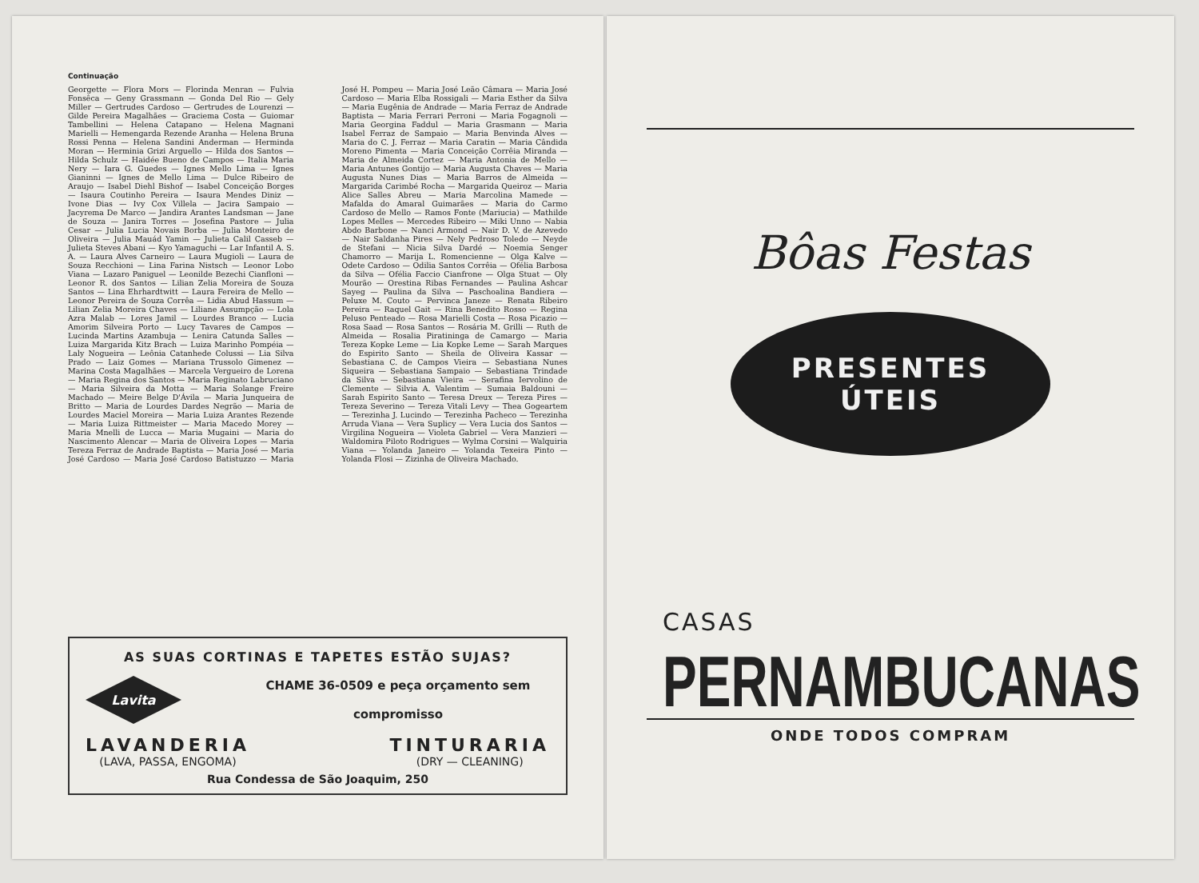Continuação
Georgette — Flora Mors — Florinda Menran — Fulvia Fonsêca — Geny Grassmann — Gonda Del Rio — Gely Miller — Gertrudes Cardoso — Gertrudes de Lourenzi — Gilde Pereira Magalhães — Graciema Costa — Guiomar Tambellini — Helena Catapano — Helena Magnani Marielli — Hemengarda Rezende Aranha — Helena Bruna Rossi Penna — Helena Sandini Anderman — Herminda Moran — Herminia Grizi Arguello — Hilda dos Santos — Hilda Schulz — Haidée Bueno de Campos — Italia Maria Nery — Iara G. Guedes — Ignes Mello Lima — Ignes Gianinni — Ignes de Mello Lima — Dulce Ribeiro de Araujo — Isabel Diehl Bishof — Isabel Conceição Borges — Isaura Coutinho Pereira — Isaura Mendes Diniz — Ivone Dias — Ivy Cox Villela — Jacira Sampaio — Jacyrema De Marco — Jandira Arantes Landsman — Jane de Souza — Janira Torres — Josefina Pastore — Julia Cesar — Julia Lucia Novais Borba — Julia Monteiro de Oliveira — Julia Mauád Yamin — Julieta Calil Casseb — Julieta Steves Abani — Kyo Yamaguchi — Lar Infantil A. S. A. — Laura Alves Carneiro — Laura Mugioli — Laura de Souza Recchioni — Lina Farina Nistsch — Leonor Lobo Viana — Lazaro Paniguel — Leonilde Bezechi Cianfloni — Leonor R. dos Santos — Lilian Zelia Moreira de Souza Santos — Lina Ehrhardtwitt — Laura Fereira de Mello — Leonor Pereira de Souza Corrêa — Lidia Abud Hassum — Lilian Zelia Moreira Chaves — Liliane Assumpção — Lola Azra Malab — Lores Jamil — Lourdes Branco — Lucia Amorim Silveira Porto — Lucy Tavares de Campos — Lucinda Martins Azambuja — Lenira Catunda Salles — Luiza Margarida Kitz Brach — Luiza Marinho Pompéia — Laly Nogueira — Leônia Catanhede Colussi — Lia Silva Prado — Laiz Gomes — Mariana Trussolo Gimenez — Marina Costa Magalhães — Marcela Vergueiro de Lorena — Maria Regina dos Santos — Maria Reginato Labruciano — Maria Silveira da Motta — Maria Solange Freire Machado — Meire Belge D'Ávila — Maria Junqueira de Britto — Maria de Lourdes Dardes Negrão — Maria de Lourdes Maciel Moreira — Maria Luiza Arantes Rezende — Maria Luiza Rittmeister — Maria Macedo Morey — Maria Mnelli de Lucca — Maria Mugaini — Maria do Nascimento Alencar — Maria de Oliveira Lopes — Maria Tereza Ferraz de Andrade Baptista — Maria José — Maria José Cardoso — Maria José Cardoso Batistuzzo — Maria José H. Pompeu — Maria José Leão Câmara — Maria José Cardoso — Maria Elba Rossigali — Maria Esther da Silva — Maria Eugênia de Andrade — Maria Ferraz de Andrade Baptista — Maria Ferrari Perroni — Maria Fogagnoli — Maria Georgina Faddul — Maria Grasmann — Maria Isabel Ferraz de Sampaio — Maria Benvinda Alves — Maria do C. J. Ferraz — Maria Caratin — Maria Cândida Moreno Pimenta — Maria Conceição Corrêia Miranda — Maria de Almeida Cortez — Maria Antonia de Mello — Maria Antunes Gontijo — Maria Augusta Chaves — Maria Augusta Nunes Dias — Maria Barros de Almeida — Margarida Carimbé Rocha — Margarida Queiroz — Maria Alice Salles Abreu — Maria Marcolina Mamede — Mafalda do Amaral Guimarães — Maria do Carmo Cardoso de Mello — Ramos Fonte (Mariucia) — Mathilde Lopes Melles — Mercedes Ribeiro — Miki Unno — Nabia Abdo Barbone — Nanci Armond — Nair D. V. de Azevedo — Nair Saldanha Pires — Nely Pedroso Toledo — Neyde de Stefani — Nicia Silva Dardé — Noemia Senger Chamorro — Marija L. Romencienne — Olga Kalve — Odete Cardoso — Odilia Santos Corrêia — Ofélia Barbosa da Silva — Ofélia Faccio Cianfrone — Olga Stuat — Oly Mourão — Orestina Ribas Fernandes — Paulina Ashcar Sayeg — Paulina da Silva — Paschoalina Bandiera — Peluxe M. Couto — Pervinca Janeze — Renata Ribeiro Pereira — Raquel Gait — Rina Benedito Rosso — Regina Peluso Penteado — Rosa Marielli Costa — Rosa Picazio — Rosa Saad — Rosa Santos — Rosária M. Grilli — Ruth de Almeida — Rosalia Piratininga de Camargo — Maria Tereza Kopke Leme — Lia Kopke Leme — Sarah Marques do Espirito Santo — Sheila de Oliveira Kassar — Sebastiana C. de Campos Vieira — Sebastiana Nunes Siqueira — Sebastiana Sampaio — Sebastiana Trindade da Silva — Sebastiana Vieira — Serafina Iervolino de Clemente — Silvia A. Valentim — Sumaia Baldouni — Sarah Espirito Santo — Teresa Dreux — Tereza Pires — Tereza Severino — Tereza Vitali Levy — Thea Gogeartem — Terezinha J. Lucindo — Terezinha Pacheco — Terezinha Arruda Viana — Vera Suplicy — Vera Lucia dos Santos — Virgilina Nogueira — Violeta Gabriel — Vera Manzieri — Waldomira Piloto Rodrigues — Wylma Corsini — Walquiria Viana — Yolanda Janeiro — Yolanda Texeira Pinto — Yolanda Flosi — Zizinha de Oliveira Machado.
AS SUAS CORTINAS E TAPETES ESTÃO SUJAS?
Lavita
CHAME 36-0509 e peça orçamento sem
compromisso
LAVANDERIA
(LAVA, PASSA, ENGOMA)
TINTURARIA
(DRY — CLEANING)
Rua Condessa de São Joaquim, 250
Bôas Festas
PRESENTES
ÚTEIS
CASAS
PERNAMBUCANAS
ONDE TODOS COMPRAM